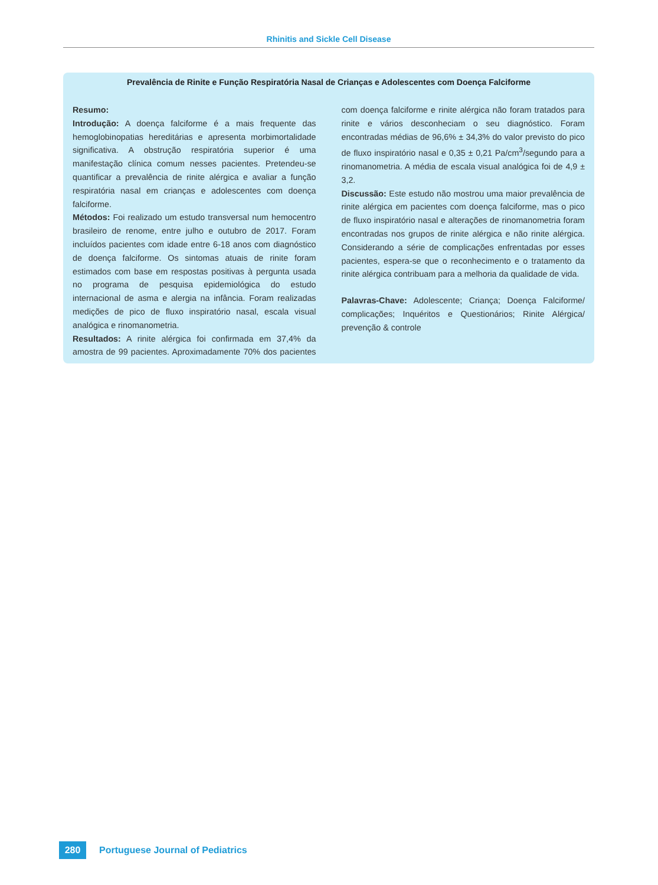Rhinitis and Sickle Cell Disease
Prevalência de Rinite e Função Respiratória Nasal de Crianças e Adolescentes com Doença Falciforme
Resumo:
Introdução: A doença falciforme é a mais frequente das hemoglobinopatias hereditárias e apresenta morbimortalidade significativa. A obstrução respiratória superior é uma manifestação clínica comum nesses pacientes. Pretendeu-se quantificar a prevalência de rinite alérgica e avaliar a função respiratória nasal em crianças e adolescentes com doença falciforme.
Métodos: Foi realizado um estudo transversal num hemocentro brasileiro de renome, entre julho e outubro de 2017. Foram incluídos pacientes com idade entre 6-18 anos com diagnóstico de doença falciforme. Os sintomas atuais de rinite foram estimados com base em respostas positivas à pergunta usada no programa de pesquisa epidemiológica do estudo internacional de asma e alergia na infância. Foram realizadas medições de pico de fluxo inspiratório nasal, escala visual analógica e rinomanometria.
Resultados: A rinite alérgica foi confirmada em 37,4% da amostra de 99 pacientes. Aproximadamente 70% dos pacientes com doença falciforme e rinite alérgica não foram tratados para rinite e vários desconheciam o seu diagnóstico. Foram encontradas médias de 96,6% ± 34,3% do valor previsto do pico de fluxo inspiratório nasal e 0,35 ± 0,21 Pa/cm<sup>3</sup>/segundo para a rinomanometria. A média de escala visual analógica foi de 4,9 ± 3,2.
Discussão: Este estudo não mostrou uma maior prevalência de rinite alérgica em pacientes com doença falciforme, mas o pico de fluxo inspiratório nasal e alterações de rinomanometria foram encontradas nos grupos de rinite alérgica e não rinite alérgica. Considerando a série de complicações enfrentadas por esses pacientes, espera-se que o reconhecimento e o tratamento da rinite alérgica contribuam para a melhoria da qualidade de vida.
Palavras-Chave: Adolescente; Criança; Doença Falciforme/ complicações; Inquéritos e Questionários; Rinite Alérgica/ prevenção & controle
280 Portuguese Journal of Pediatrics